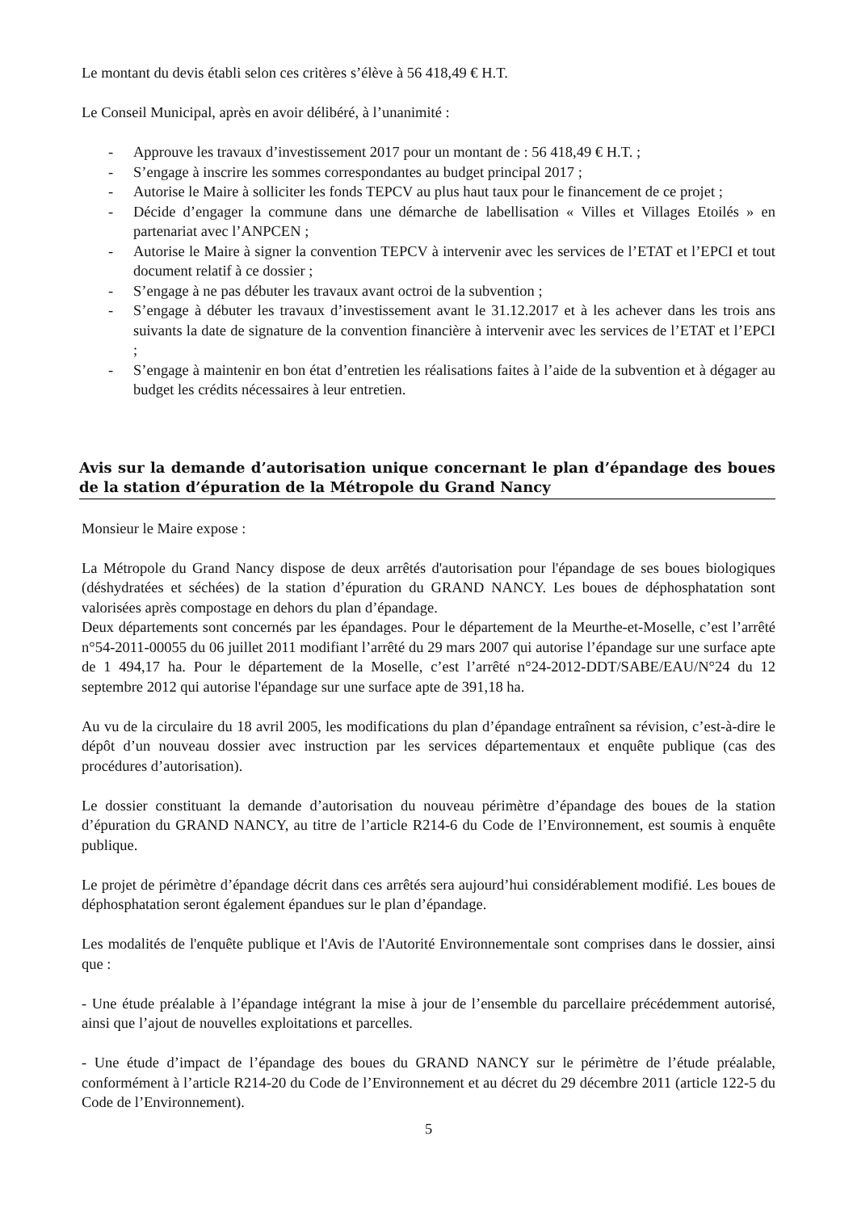Le montant du devis établi selon ces critères s’élève à 56 418,49 € H.T.
Le Conseil Municipal, après en avoir délibéré, à l’unanimité :
- Approuve les travaux d’investissement 2017 pour un montant de : 56 418,49 € H.T. ;
- S’engage à inscrire les sommes correspondantes au budget principal 2017 ;
- Autorise le Maire à solliciter les fonds TEPCV au plus haut taux pour le financement de ce projet ;
- Décide d’engager la commune dans une démarche de labellisation « Villes et Villages Etoilés » en partenariat avec l’ANPCEN ;
- Autorise le Maire à signer la convention TEPCV à intervenir avec les services de l’ETAT et l’EPCI et tout document relatif à ce dossier ;
- S’engage à ne pas débuter les travaux avant octroi de la subvention ;
- S’engage à débuter les travaux d’investissement avant le 31.12.2017 et à les achever dans les trois ans suivants la date de signature de la convention financière à intervenir avec les services de l’ETAT et l’EPCI ;
- S’engage à maintenir en bon état d’entretien les réalisations faites à l’aide de la subvention et à dégager au budget les crédits nécessaires à leur entretien.
Avis sur la demande d’autorisation unique concernant le plan d’épandage des boues de la station d’épuration de la Métropole du Grand Nancy
Monsieur le Maire expose :
La Métropole du Grand Nancy dispose de deux arrêtés d'autorisation pour l'épandage de ses boues biologiques (déshydratées et séchées) de la station d’épuration du GRAND NANCY. Les boues de déphosphatation sont valorisées après compostage en dehors du plan d’épandage.
Deux départements sont concernés par les épandages. Pour le département de la Meurthe-et-Moselle, c’est l’arrêté n°54-2011-00055 du 06 juillet 2011 modifiant l’arrêté du 29 mars 2007 qui autorise l’épandage sur une surface apte de 1 494,17 ha. Pour le département de la Moselle, c’est l’arrêté n°24-2012-DDT/SABE/EAU/N°24 du 12 septembre 2012 qui autorise l'épandage sur une surface apte de 391,18 ha.
Au vu de la circulaire du 18 avril 2005, les modifications du plan d’épandage entraînent sa révision, c’est-à-dire le dépôt d’un nouveau dossier avec instruction par les services départementaux et enquête publique (cas des procédures d’autorisation).
Le dossier constituant la demande d’autorisation du nouveau périmètre d’épandage des boues de la station d’épuration du GRAND NANCY, au titre de l’article R214-6 du Code de l’Environnement, est soumis à enquête publique.
Le projet de périmètre d’épandage décrit dans ces arrêtés sera aujourd’hui considérablement modifié. Les boues de déphosphatation seront également épandues sur le plan d’épandage.
Les modalités de l'enquête publique et l'Avis de l'Autorité Environnementale sont comprises dans le dossier, ainsi que :
- Une étude préalable à l’épandage intégrant la mise à jour de l’ensemble du parcellaire précédemment autorisé, ainsi que l’ajout de nouvelles exploitations et parcelles.
- Une étude d’impact de l’épandage des boues du GRAND NANCY sur le périmètre de l’étude préalable, conformément à l’article R214-20 du Code de l’Environnement et au décret du 29 décembre 2011 (article 122-5 du Code de l’Environnement).
5